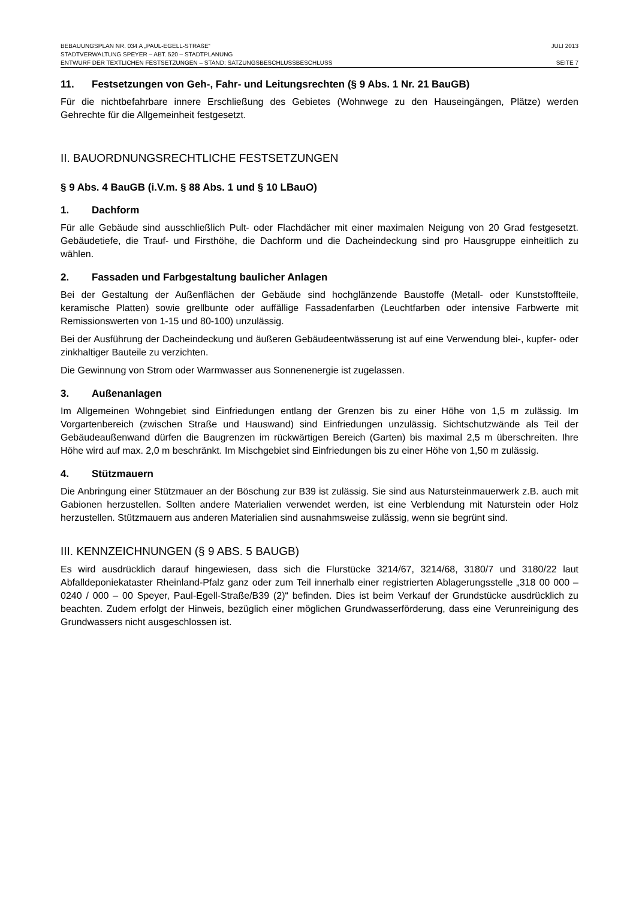BEBAUUNGSPLAN NR. 034 A „PAUL-EGELL-STRAßE“JULI 2013
STADTVERWALTUNG SPEYER – ABT. 520 – STADTPLANUNG
ENTWURF DER TEXTLICHEN FESTSETZUNGEN – STAND: SATZUNGSBESCHLUSSBESCHLUSS SEITE 7
11. Festsetzungen von Geh-, Fahr- und Leitungsrechten (§ 9 Abs. 1 Nr. 21 BauGB)
Für die nichtbefahrbare innere Erschließung des Gebietes (Wohnwege zu den Hauseingängen, Plätze) werden Gehrechte für die Allgemeinheit festgesetzt.
II. BAUORDNUNGSRECHTLICHE FESTSETZUNGEN
§ 9 Abs. 4 BauGB (i.V.m. § 88 Abs. 1 und § 10 LBauO)
1. Dachform
Für alle Gebäude sind ausschließlich Pult- oder Flachdächer mit einer maximalen Neigung von 20 Grad festgesetzt. Gebäudetiefe, die Trauf- und Firsthöhe, die Dachform und die Dacheindeckung sind pro Hausgruppe einheitlich zu wählen.
2. Fassaden und Farbgestaltung baulicher Anlagen
Bei der Gestaltung der Außenflächen der Gebäude sind hochglänzende Baustoffe (Metall- oder Kunststoffteile, keramische Platten) sowie grellbunte oder auffällige Fassadenfarben (Leuchtfarben oder intensive Farbwerte mit Remissionswerten von 1-15 und 80-100) unzulässig.
Bei der Ausführung der Dacheindeckung und äußeren Gebäudeentwässerung ist auf eine Verwendung blei-, kupfer- oder zinkhaltiger Bauteile zu verzichten.
Die Gewinnung von Strom oder Warmwasser aus Sonnenenergie ist zugelassen.
3. Außenanlagen
Im Allgemeinen Wohngebiet sind Einfriedungen entlang der Grenzen bis zu einer Höhe von 1,5 m zulässig. Im Vorgartenbereich (zwischen Straße und Hauswand) sind Einfriedungen unzulässig. Sichtschutzwände als Teil der Gebäudeaußenwand dürfen die Baugrenzen im rückwärtigen Bereich (Garten) bis maximal 2,5 m überschreiten. Ihre Höhe wird auf max. 2,0 m beschränkt. Im Mischgebiet sind Einfriedungen bis zu einer Höhe von 1,50 m zulässig.
4. Stützmauern
Die Anbringung einer Stützmauer an der Böschung zur B39 ist zulässig. Sie sind aus Natursteinmauerwerk z.B. auch mit Gabionen herzustellen. Sollten andere Materialien verwendet werden, ist eine Verblendung mit Naturstein oder Holz herzustellen. Stützmauern aus anderen Materialien sind ausnahmsweise zulässig, wenn sie begrünt sind.
III. KENNZEICHNUNGEN (§ 9 ABS. 5 BAUGB)
Es wird ausdrücklich darauf hingewiesen, dass sich die Flurstücke 3214/67, 3214/68, 3180/7 und 3180/22 laut Abfalldeponiekataster Rheinland-Pfalz ganz oder zum Teil innerhalb einer registrierten Ablagerungsstelle „318 00 000 – 0240 / 000 – 00 Speyer, Paul-Egell-Straße/B39 (2)“ befinden. Dies ist beim Verkauf der Grundstücke ausdrücklich zu beachten. Zudem erfolgt der Hinweis, bezüglich einer möglichen Grundwasserförderung, dass eine Verunreinigung des Grundwassers nicht ausgeschlossen ist.